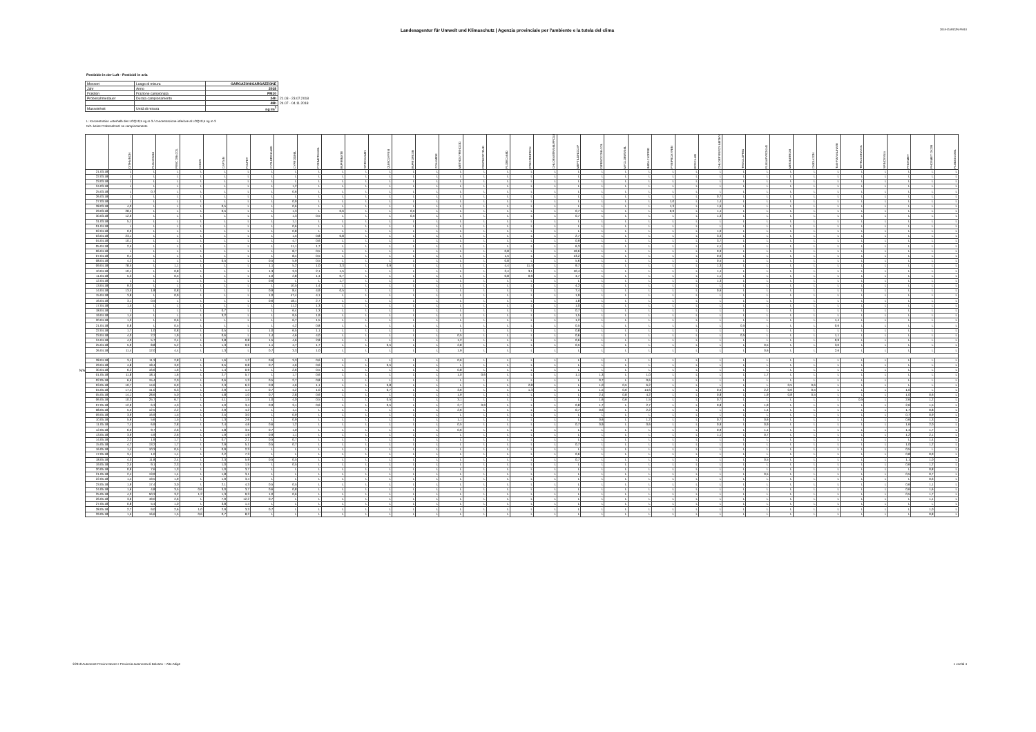Landesagentur für Umwelt und Klimaschutz | Agenzia provinciale per l'ambiente e la tutela del clima 2018-GARGZN-PM10
Pestizide in der Luft - Pesticidi in aria
| Messort | Luogo di misura | GARGAZON\GARGAZZONE | |
| Jahr | Anno | 2018 | |
| Fraktion | Frazione campionata | PM10 | |
| Probenahmedauer | Durata campionamento | 24h | 21.03 - 23.07.2018 |
| | | 48h | 24.07 - 04.11.2018 |
| Masseinheit | Unità di misura | ng /m<sup>3</sup> | |
L: Konzentration unterhalb des LOQ=0,5 ng m-3 / concentrazione inferiore al LOQ=0,5 ng m-3
N/A: keine Probenahme/ no campionamento
N/A
| | DITHIANON | FLUAZINAM | PENCONAZOL | DODIN | CAPTAN | FOLPET | CYFLUFENAMID | CYPRODINIL | PYRIMETHANIL | BUPIRIMATE | SPIROXAMIN | QUINOXYFEN | BUPROFEZIN | ZOXAMIDE | METHOXYFENOZID | PENTHIOPYRAD | FLONICAMID | ETHOFENPROX | CHLORANTRANILIPROLE | MEPTILDINOCAP | DIFENOCONAZOL | MYCLOBUTANIL | IMIDACLOPRID | PYRIPROXYFEN | BOSCALID | CHLORPYRIFOS METHYL | THIACLOPRID | FLUXAPYROXAD | METAMITRON | OXIDIAZON | TAU-FLUVALINATE | TETRACONAZOL | SPINOSYN A | PHOSMET | PHOSMET OXON | FLUDIOXONIL |
| --- | --- | --- | --- | --- | --- | --- | --- | --- | --- | --- | --- | --- | --- | --- | --- | --- | --- | --- | --- | --- | --- | --- | --- | --- | --- | --- | --- | --- | --- | --- | --- | --- | --- | --- | --- | --- |
| 21.03.18 | L | L | L | L | L | L | L | L | L | L | L | L | L | L | L | L | L | L | L | L | L | L | L | L | L | L | L | L | L | L | L | L | L | L | L | L |
| 22.03.18 | L | L | L | L | L | L | L | L | L | L | L | L | L | L | L | L | L | L | L | L | L | L | L | L | L | L | L | L | L | L | L | L | L | L | L | L |
| 23.03.18 | L | L | L | L | L | L | L | L | L | L | L | L | L | L | L | L | L | L | L | L | L | L | L | L | L | L | L | L | L | L | L | L | L | L | L | L |
| 24.03.18 | L | L | L | L | L | L | L | 1,2 | L | L | L | L | L | L | L | L | L | L | L | L | L | L | L | L | L | L | L | L | L | L | L | L | L | L | L | L |
| 25.03.18 | L | 0,7 | L | L | L | L | L | 0,6 | L | L | L | L | L | L | L | L | L | L | L | L | L | L | L | L | L | L | L | L | L | L | L | L | L | L | L | L |
| 26.03.18 | L | L | L | L | L | L | L | L | L | L | L | L | L | L | L | L | L | L | L | L | L | L | L | L | L | 0,7 | L | L | L | L | L | L | L | L | L | L |
| 27.03.18 | L | L | L | L | L | L | L | 0,9 | L | L | L | L | L | L | L | L | L | L | L | L | L | L | L | 1,0 | L | 1,4 | L | L | L | L | L | L | L | L | L | L |
| 28.03.18 | 4,0 | L | L | L | 0,5 | L | L | 0,6 | L | L | L | L | L | L | L | L | L | L | L | L | L | L | L | 1,3 | L | 1,6 | L | L | L | L | L | L | L | L | L | L |
| 29.03.18 | 28,5 | L | L | L | 0,5 | L | L | 1,3 | L | 0,6 | L | L | 0,5 | L | L | L | L | L | L | 0,7 | L | L | L | 0,9 | L | 1,4 | L | L | L | L | L | L | L | L | L | L |
| 30.03.18 | 12,6 | L | L | L | L | L | L | 1,3 | 0,5 | L | L | L | 0,5 | L | L | L | L | L | L | 0,7 | L | L | L | L | L | 1,3 | L | L | L | L | L | L | L | L | L | L |
| 31.03.18 | 5,1 | L | L | L | L | L | L | 1,1 | L | L | L | L | L | L | L | L | L | L | L | L | L | L | L | L | L | L | L | L | L | L | L | L | L | L | L | L |
| 01.04.18 | L | L | L | L | L | L | L | 0,6 | L | L | L | L | L | L | L | L | L | L | L | L | L | L | L | L | L | L | L | L | L | L | L | L | L | L | L | L |
| 02.04.18 | 0,9 | L | L | L | L | L | L | 0,8 | L | L | L | L | L | L | L | L | L | L | L | L | L | L | L | L | L | 1,0 | L | L | L | L | L | L | L | L | L | L |
| 03.04.18 | 23,1 | L | L | L | L | L | L | 1,5 | 0,8 | 0,8 | L | L | L | L | L | L | L | L | L | 2,7 | L | L | L | L | L | 3,3 | L | L | L | L | L | L | L | L | L | L |
| 04.04.18 | 10,1 | L | L | L | L | L | L | 4,7 | 0,6 | L | L | L | L | L | L | L | L | L | L | 0,9 | L | L | L | L | L | 3,7 | L | L | L | L | L | L | L | L | L | L |
| 05.04.18 | 2,5 | L | L | L | L | L | L | 11,1 | 1,7 | L | L | L | L | L | L | L | L | L | L | 6,3 | L | L | L | L | L | 4,1 | L | L | L | L | L | L | L | L | L | L |
| 06.04.18 | L | L | L | L | L | L | L | 8,7 | 0,5 | L | L | L | L | L | L | L | 0,8 | L | L | 19,6 | L | L | L | L | L | 0,9 | L | L | L | L | L | L | L | L | L | L |
| 07.04.18 | 9,1 | L | L | L | L | L | L | 8,4 | 0,5 | L | L | L | L | L | L | L | 1,5 | L | L | 13,2 | L | L | L | L | L | 0,6 | L | L | L | L | L | L | L | L | L | L |
| 08.04.18 | 4,2 | L | L | L | 0,5 | L | 0,5 | 5,9 | 0,5 | L | L | L | L | L | L | L | 0,8 | L | L | 5,6 | L | L | L | L | L | 0,5 | L | L | L | L | L | L | L | L | L | L |
| 09.04.18 | 78,5 | L | 1,1 | L | L | L | 1,1 | 5,2 | 1,0 | 3,3 | L | 0,9 | L | L | L | L | 4,4 | 11,4 | L | 9,7 | L | L | L | L | L | 1,3 | L | L | L | L | L | L | L | L | L | L |
| 10.04.18 | 10,4 | L | 0,8 | L | L | L | 1,3 | 3,3 | 2,1 | 1,5 | L | L | L | L | L | L | 2,4 | 3,1 | L | 10,4 | L | L | L | L | L | 1,4 | L | L | L | L | L | L | L | L | L | L |
| 11.04.18 | 5,3 | L | 0,5 | L | L | L | 1,0 | 2,8 | 1,4 | 0,7 | L | L | L | L | L | L | 0,8 | 0,6 | L | 4,7 | L | L | L | L | L | 1,1 | L | L | L | L | L | L | L | L | L | L |
| 12.04.18 | L | L | L | L | L | L | 0,6 | L | L | 1,7 | L | L | L | L | L | L | L | L | L | L | L | L | L | L | L | 1,3 | L | L | L | L | L | L | L | L | L | L |
| 13.04.18 | 9,3 | L | L | L | L | L | L | 10,5 | 1,4 | L | L | L | L | L | L | L | L | L | L | 4,2 | L | L | L | L | L | L | L | L | L | L | L | L | L | L | L | L |
| 14.04.18 | 13,5 | 1,8 | 0,8 | L | L | L | 0,9 | 8,4 | 4,9 | 0,5 | L | L | L | L | L | L | L | L | L | 7,4 | L | L | L | L | L | 0,6 | L | L | L | L | L | L | L | L | L | L |
| 15.04.18 | 3,8 | L | 0,9 | L | L | L | 1,0 | 47,4 | 4,1 | L | L | L | L | L | L | L | L | L | L | 1,9 | L | L | L | L | L | L | L | L | L | L | L | L | L | L | L | L |
| 16.04.18 | 3,1 | 0,5 | L | L | L | L | 0,6 | 18,1 | 2,7 | L | L | L | L | L | L | L | L | L | L | 1,8 | L | L | L | L | L | L | L | L | L | L | L | L | L | L | L | L |
| 17.04.18 | 1,5 | L | L | L | L | L | L | 11,2 | 1,3 | L | L | L | L | L | L | L | L | L | L | 1,0 | L | L | L | L | L | L | L | L | L | L | L | L | L | L | L | L |
| 18.04.18 | L | L | L | L | 0,7 | L | L | 6,4 | 1,3 | L | L | L | L | L | L | L | L | L | L | 0,7 | L | L | L | L | L | L | L | L | L | L | L | L | L | L | L | L |
| 19.04.18 | 1,4 | L | L | L | 3,2 | L | L | 9,5 | 1,9 | L | L | L | L | L | L | L | L | L | L | 1,5 | L | L | L | L | L | L | L | L | L | L | L | L | L | L | L | L |
| 20.04.18 | 1,3 | L | 0,6 | L | L | L | L | 6,7 | 1,5 | L | L | L | L | L | L | L | L | L | L | 1,2 | L | L | L | L | L | L | L | L | L | L | 1,4 | L | L | L | L | L |
| 21.04.18 | 0,8 | L | 0,5 | L | L | L | L | 4,2 | 0,8 | L | L | L | L | L | L | L | L | L | L | 0,5 | L | L | L | L | L | L | 0,5 | L | L | L | 0,6 | L | L | L | L | L |
| 22.04.18 | 1,7 | 1,0 | 0,8 | L | 0,5 | L | 1,0 | 6,5 | 1,1 | L | L | L | L | L | L | L | L | L | L | 0,8 | L | L | L | L | L | L | L | L | L | L | L | L | L | L | L | L |
| 23.04.18 | 4,0 | 2,2 | 1,9 | L | 0,6 | L | 1,4 | 4,6 | 4,0 | L | L | L | L | L | 0,5 | L | L | L | L | 0,6 | L | L | L | L | L | L | 0,5 | L | L | L | 1,1 | L | L | L | L | L |
| 24.04.18 | 4,0 | 5,7 | 2,4 | L | 3,8 | 0,8 | 1,5 | 4,6 | 2,8 | L | L | L | L | L | 1,2 | L | L | L | L | 0,6 | L | L | L | L | L | L | L | L | L | L | 0,9 | L | L | L | L | L |
| 25.04.18 | 5,9 | 8,8 | 5,2 | L | 1,3 | 0,6 | 1,1 | 4,7 | 1,7 | L | L | 0,5 | L | L | 2,8 | L | L | L | L | 0,5 | L | L | L | L | L | L | L | 0,5 | L | L | 3,0 | L | L | L | L | L |
| 26.04.18 | 11,4 | 12,0 | 4,4 | L | 1,3 | L | 0,7 | 3,3 | 1,0 | L | L | L | L | L | 1,9 | L | L | L | L | L | L | L | L | L | L | L | L | 0,6 | L | L | 2,6 | L | L | L | L | L |
| 28.04.18 | 3,4 | 11,3 | 2,8 | L | 1,6 | 1,2 | 0,6 | 3,3 | 0,6 | L | L | L | L | L | 0,6 | L | L | L | L | L | L | L | L | L | L | L | L | L | L | L | L | L | L | L | L | L |
| 29.04.18 | 4,8 | 18,4 | 3,9 | L | 0,5 | 0,8 | 0,7 | 4,6 | 0,6 | L | L | 0,5 | L | L | L | L | L | L | L | L | L | L | L | L | L | L | L | L | L | L | L | L | L | L | L | L |
| 30.04.18 | 6,2 | 16,6 | 1,6 | L | 1,4 | 0,9 | L | 2,6 | 0,5 | L | L | L | L | L | 0,8 | L | L | L | L | L | L | L | L | L | L | L | L | L | L | L | L | L | L | L | L | L |
| 01.05.18 | 11,8 | 18,1 | 1,6 | L | 2,7 | 5,7 | L | 1,7 | 0,6 | L | L | L | L | L | 1,0 | 0,6 | L | L | L | 1,1 | 1,3 | L | 1,0 | L | L | L | L | 1,7 | L | L | L | L | L | L | L | L |
| 02.05.18 | 6,6 | 15,4 | 2,0 | L | 0,6 | 1,3 | 0,5 | 2,7 | 0,8 | L | L | L | L | L | L | L | L | L | L | L | 0,7 | L | 0,6 | L | L | L | L | L | L | L | L | L | L | L | L | L |
| 03.05.18 | 10,7 | 14,6 | 6,9 | L | 2,3 | 6,3 | 0,9 | 4,6 | 1,1 | L | L | 0,8 | L | L | L | L | L | 2,8 | L | L | 1,0 | 0,5 | 6,2 | L | L | L | L | L | 0,5 | 0,6 | L | L | L | L | L | L |
| 04.05.18 | 17,4 | 41,0 | 6,3 | L | 2,9 | 1,4 | 0,7 | 4,2 | 1,0 | L | L | 0,7 | L | L | 3,6 | L | L | 1,3 | L | L | 1,5 | 0,6 | 14,6 | L | L | 0,5 | L | 2,2 | 0,6 | 0,5 | L | L | L | 1,0 | L | L |
| 05.05.18 | 14,1 | 28,6 | 5,0 | L | 4,8 | 1,0 | 0,7 | 2,8 | 0,6 | L | L | L | L | L | 1,9 | L | L | L | L | L | 2,4 | 0,8 | 4,2 | L | L | 0,8 | L | 1,9 | 0,8 | 0,5 | L | L | L | 1,0 | 0,6 | L |
| 06.05.18 | 10,3 | 25,7 | 6,7 | L | 4,1 | 1,5 | 1,0 | 4,0 | 0,5 | L | L | 0,5 | L | L | 3,1 | L | L | L | L | L | 1,6 | 0,6 | 1,5 | L | L | 0,7 | L | L | L | L | L | 0,5 | L | 2,6 | 1,2 | L |
| 07.05.18 | 12,9 | 6,3 | 4,3 | L | 4,0 | 3,4 | 0,9 | 3,1 | 0,6 | L | L | 0,5 | L | L | 2,7 | 0,9 | L | L | L | 0,8 | 1,7 | L | 2,7 | L | L | 0,8 | L | 1,9 | L | L | L | L | L | 2,6 | 1,5 | L |
| 08.05.18 | 5,5 | 12,5 | 2,2 | L | 2,9 | 4,2 | L | 1,1 | L | L | L | L | L | L | 2,6 | L | L | L | L | 0,7 | 0,6 | L | 2,2 | L | L | L | L | 1,4 | L | L | L | L | L | 1,7 | 0,8 | L |
| 09.05.18 | 3,9 | 16,9 | 1,5 | L | 2,5 | 3,0 | L | 0,9 | L | L | L | L | L | L | L | L | L | L | L | L | L | L | L | L | L | L | L | L | L | L | L | L | L | 0,7 | 0,9 | L |
| 10.05.18 | 5,6 | 5,6 | 1,5 | L | 1,3 | 2,6 | L | 0,9 | L | L | L | L | L | L | 1,1 | L | L | L | L | L | 0,6 | L | 1,2 | L | L | 0,7 | L | 0,6 | L | L | L | L | L | 0,6 | 1,3 | L |
| 11.05.18 | 7,4 | 6,9 | 2,8 | L | 2,4 | 4,6 | 0,6 | 1,2 | L | L | L | L | L | L | 0,5 | L | L | L | L | 0,7 | 0,9 | L | 0,6 | L | L | 0,9 | L | 0,9 | L | L | L | L | L | 1,6 | 2,0 | L |
| 12.05.18 | 6,0 | 9,7 | 2,6 | L | 4,8 | 3,5 | 0,7 | 1,0 | L | L | L | L | L | L | 0,6 | L | L | L | L | L | L | L | L | L | L | 0,9 | L | 1,1 | L | L | L | L | L | 1,4 | 1,7 | L |
| 13.05.18 | 3,9 | 4,9 | 2,6 | L | 1,9 | 1,9 | 0,9 | 1,1 | L | L | L | L | L | L | L | L | L | L | L | L | L | L | L | L | L | 1,1 | L | 0,7 | L | L | L | L | L | 1,2 | 2,1 | L |
| 14.05.18 | 2,2 | 1,9 | 1,7 | L | 0,7 | 2,1 | 0,5 | 0,7 | L | L | L | L | L | L | L | L | L | L | L | L | L | L | L | L | L | L | L | L | L | L | L | L | L | L | 1,4 | L |
| 15.05.18 | 4,7 | 13,2 | 1,7 | L | 2,9 | 5,1 | 0,5 | 0,7 | L | L | L | L | L | L | L | L | L | L | L | 0,7 | L | L | L | L | L | L | L | L | L | L | L | L | L | 1,0 | 1,2 | L |
| 16.05.18 | 1,4 | 10,3 | 0,5 | L | 0,9 | 2,3 | L | L | L | L | L | L | L | L | L | L | L | L | L | L | L | L | L | L | L | L | L | L | L | L | L | L | L | 0,5 | L | L |
| 17.05.18 | 3,1 | 1,0 | 1,1 | L | 2,2 | 7,3 | L | L | L | L | L | L | L | L | L | L | L | L | L | 0,6 | L | L | L | L | L | L | L | L | L | L | L | L | L | 0,8 | 0,9 | L |
| 18.05.18 | 4,3 | 11,8 | 2,4 | L | 2,3 | 5,9 | 0,5 | 0,5 | L | L | L | L | L | L | L | L | L | L | L | 0,7 | L | L | L | L | L | L | L | 0,5 | L | L | L | L | L | 1,1 | 1,0 | L |
| 19.05.18 | 2,5 | 9,1 | 2,3 | L | 1,0 | 1,5 | L | 0,5 | L | L | L | L | L | L | L | L | L | L | L | L | L | L | L | L | L | L | L | L | L | L | L | L | L | 0,6 | 1,2 | L |
| 20.05.18 | 0,9 | 7,6 | 1,3 | L | 1,0 | 3,7 | L | L | L | L | L | L | L | L | L | L | L | L | L | L | L | L | L | L | L | L | L | L | L | L | L | L | L | L | 0,8 | L |
| 21.05.18 | 2,4 | 13,9 | 1,4 | L | 1,8 | 3,1 | L | L | L | L | L | L | L | L | L | L | L | L | L | L | L | L | L | L | L | L | L | 0,5 | L | L | L | L | L | 0,5 | 0,7 | L |
| 22.05.18 | 1,4 | 19,5 | 1,9 | L | 1,9 | 3,4 | L | L | L | L | L | L | L | L | L | L | L | L | L | L | L | L | L | L | L | L | L | L | L | L | L | L | L | L | 0,6 | L |
| 23.05.18 | 1,9 | 17,4 | 3,0 | L | 2,1 | 4,3 | 0,5 | 0,5 | L | L | L | L | L | L | L | L | L | L | L | L | L | L | L | L | L | L | L | L | L | L | L | L | L | 0,6 | 1,1 | L |
| 24.05.18 | 1,6 | 4,8 | 3,5 | 0,6 | 3,0 | 3,7 | 0,6 | 0,8 | L | L | L | L | L | L | L | L | L | L | L | L | L | L | L | L | L | L | L | L | L | L | L | L | L | 0,6 | 1,6 | L |
| 25.05.18 | 4,3 | 50,3 | 3,2 | 1,2 | 1,3 | 9,3 | 1,0 | 0,6 | L | L | L | L | L | L | L | L | L | L | L | L | L | L | L | L | L | L | L | L | L | L | L | L | L | 0,5 | 1,7 | L |
| 26.05.18 | 3,6 | 49,0 | 2,6 | L | 7,9 | 12,2 | 0,7 | L | L | L | L | L | L | L | L | L | L | L | L | L | L | L | L | L | L | L | L | L | L | L | L | L | L | L | 1,1 | L |
| 27.05.18 | 0,8 | 5,4 | 1,0 | L | 3,8 | 1,4 | L | L | L | L | L | L | L | L | L | L | L | L | L | L | L | L | L | L | L | L | L | L | L | L | L | L | L | L | L | L |
| 28.05.18 | 2,7 | 9,0 | 2,6 | 1,0 | 2,9 | 3,3 | 0,7 | L | L | L | L | L | L | L | L | L | L | L | L | L | L | L | L | L | L | L | L | L | L | L | L | L | L | L | 1,0 | L |
| 29.05.18 | 1,5 | 16,6 | 1,5 | 0,6 | 0,7 | 8,2 | L | L | L | L | L | L | L | L | L | L | L | L | L | L | L | L | L | L | L | L | L | L | L | L | L | L | L | L | 0,8 | L |
©2019 Autonome Provinz Bozen I Provincia autonoma di Bolzano – Alto Adige 1 von/di 4